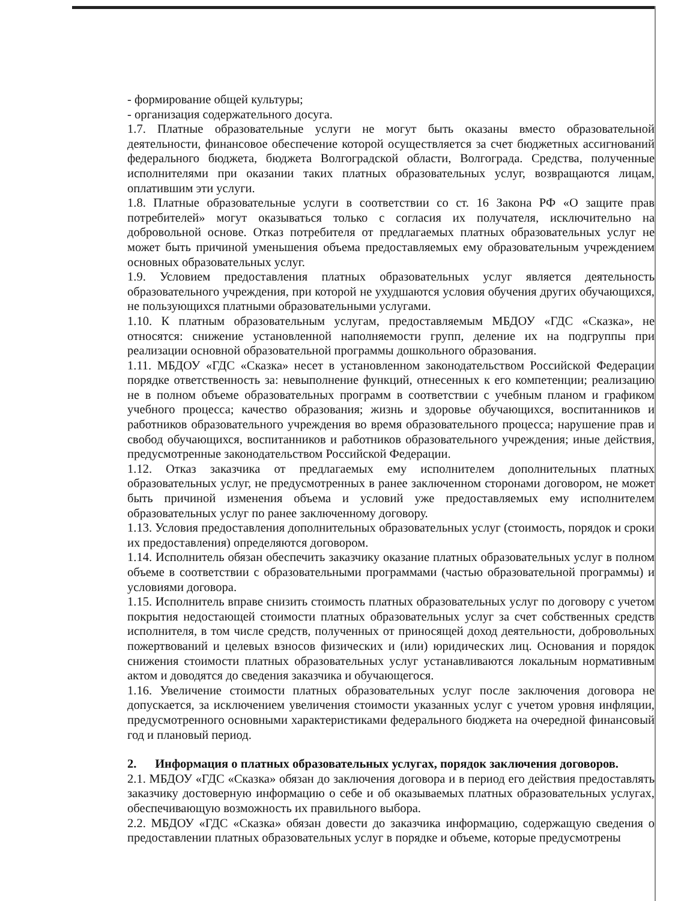- формирование общей культуры;
- организация содержательного досуга.
1.7. Платные образовательные услуги не могут быть оказаны вместо образовательной деятельности, финансовое обеспечение которой осуществляется за счет бюджетных ассигнований федерального бюджета, бюджета Волгоградской области, Волгограда. Средства, полученные исполнителями при оказании таких платных образовательных услуг, возвращаются лицам, оплатившим эти услуги.
1.8. Платные образовательные услуги в соответствии со ст. 16 Закона РФ «О защите прав потребителей» могут оказываться только с согласия их получателя, исключительно на добровольной основе. Отказ потребителя от предлагаемых платных образовательных услуг не может быть причиной уменьшения объема предоставляемых ему образовательным учреждением основных образовательных услуг.
1.9. Условием предоставления платных образовательных услуг является деятельность образовательного учреждения, при которой не ухудшаются условия обучения других обучающихся, не пользующихся платными образовательными услугами.
1.10. К платным образовательным услугам, предоставляемым МБДОУ «ГДС «Сказка», не относятся: снижение установленной наполняемости групп, деление их на подгруппы при реализации основной образовательной программы дошкольного образования.
1.11. МБДОУ «ГДС «Сказка» несет в установленном законодательством Российской Федерации порядке ответственность за: невыполнение функций, отнесенных к его компетенции; реализацию не в полном объеме образовательных программ в соответствии с учебным планом и графиком учебного процесса; качество образования; жизнь и здоровье обучающихся, воспитанников и работников образовательного учреждения во время образовательного процесса; нарушение прав и свобод обучающихся, воспитанников и работников образовательного учреждения; иные действия, предусмотренные законодательством Российской Федерации.
1.12. Отказ заказчика от предлагаемых ему исполнителем дополнительных платных образовательных услуг, не предусмотренных в ранее заключенном сторонами договором, не может быть причиной изменения объема и условий уже предоставляемых ему исполнителем образовательных услуг по ранее заключенному договору.
1.13. Условия предоставления дополнительных образовательных услуг (стоимость, порядок и сроки их предоставления) определяются договором.
1.14. Исполнитель обязан обеспечить заказчику оказание платных образовательных услуг в полном объеме в соответствии с образовательными программами (частью образовательной программы) и условиями договора.
1.15. Исполнитель вправе снизить стоимость платных образовательных услуг по договору с учетом покрытия недостающей стоимости платных образовательных услуг за счет собственных средств исполнителя, в том числе средств, полученных от приносящей доход деятельности, добровольных пожертвований и целевых взносов физических и (или) юридических лиц. Основания и порядок снижения стоимости платных образовательных услуг устанавливаются локальным нормативным актом и доводятся до сведения заказчика и обучающегося.
1.16. Увеличение стоимости платных образовательных услуг после заключения договора не допускается, за исключением увеличения стоимости указанных услуг с учетом уровня инфляции, предусмотренного основными характеристиками федерального бюджета на очередной финансовый год и плановый период.
2. Информация о платных образовательных услугах, порядок заключения договоров.
2.1. МБДОУ «ГДС «Сказка» обязан до заключения договора и в период его действия предоставлять заказчику достоверную информацию о себе и об оказываемых платных образовательных услугах, обеспечивающую возможность их правильного выбора.
2.2. МБДОУ «ГДС «Сказка» обязан довести до заказчика информацию, содержащую сведения о предоставлении платных образовательных услуг в порядке и объеме, которые предусмотрены